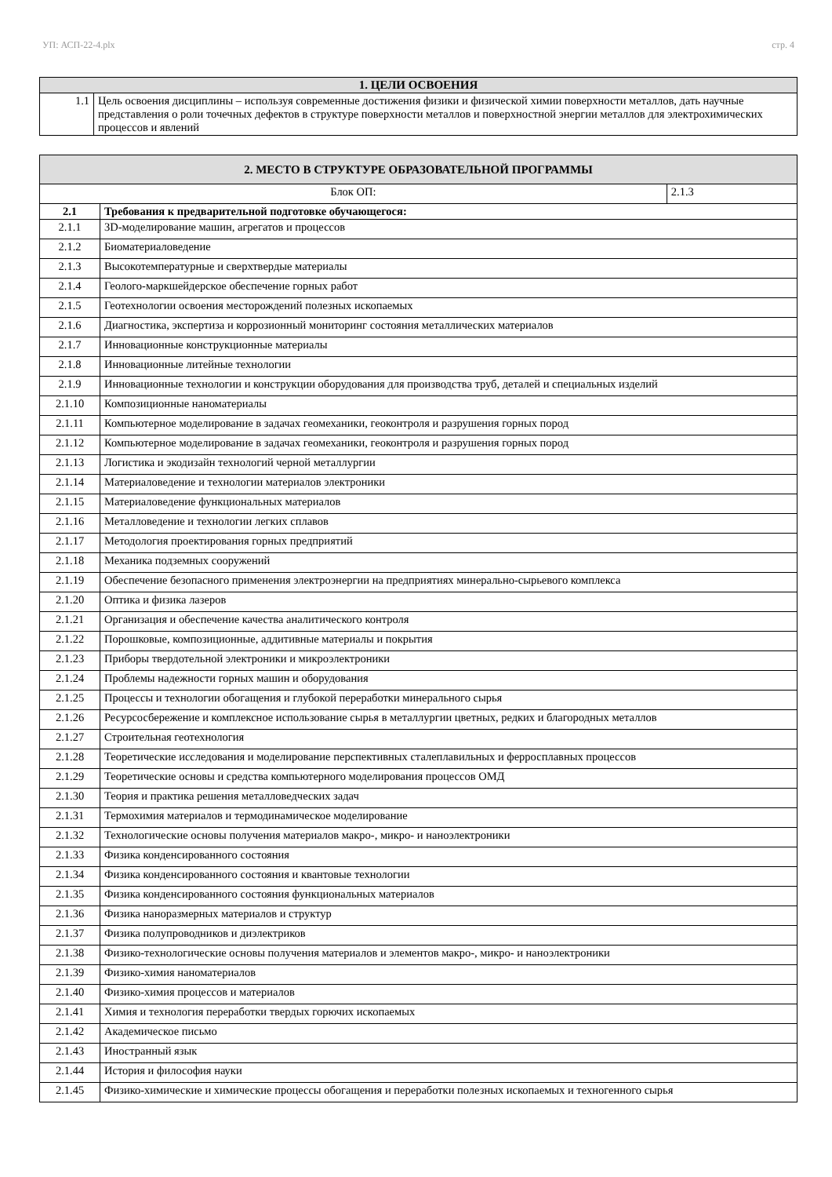УП: АСП-22-4.plx стр. 4
| 1. ЦЕЛИ ОСВОЕНИЯ | |
| --- | --- |
| 1.1 | Цель освоения дисциплины – используя современные достижения физики и физической химии поверхности металлов, дать научные представления о роли точечных дефектов в структуре поверхности металлов и поверхностной энергии металлов для электрохимических процессов и явлений |
| 2. МЕСТО В СТРУКТУРЕ ОБРАЗОВАТЕЛЬНОЙ ПРОГРАММЫ | | |
| --- | --- | --- |
| Блок ОП: | | 2.1.3 |
| 2.1 | Требования к предварительной подготовке обучающегося: | |
| 2.1.1 | 3D-моделирование машин, агрегатов и процессов | |
| 2.1.2 | Биоматериаловедение | |
| 2.1.3 | Высокотемпературные и сверхтвердые материалы | |
| 2.1.4 | Геолого-маркшейдерское обеспечение горных работ | |
| 2.1.5 | Геотехнологии освоения месторождений полезных ископаемых | |
| 2.1.6 | Диагностика, экспертиза и коррозионный мониторинг состояния металлических материалов | |
| 2.1.7 | Инновационные конструкционные материалы | |
| 2.1.8 | Инновационные литейные технологии | |
| 2.1.9 | Инновационные технологии и конструкции оборудования для производства труб, деталей и специальных изделий | |
| 2.1.10 | Композиционные наноматериалы | |
| 2.1.11 | Компьютерное моделирование в задачах геомеханики, геоконтроля и разрушения горных пород | |
| 2.1.12 | Компьютерное моделирование в задачах геомеханики, геоконтроля и разрушения горных пород | |
| 2.1.13 | Логистика и экодизайн технологий черной металлургии | |
| 2.1.14 | Материаловедение и технологии материалов электроники | |
| 2.1.15 | Материаловедение функциональных материалов | |
| 2.1.16 | Металловедение и технологии легких сплавов | |
| 2.1.17 | Методология проектирования горных предприятий | |
| 2.1.18 | Механика подземных сооружений | |
| 2.1.19 | Обеспечение безопасного применения электроэнергии на предприятиях минерально-сырьевого комплекса | |
| 2.1.20 | Оптика и физика лазеров | |
| 2.1.21 | Организация и обеспечение качества аналитического контроля | |
| 2.1.22 | Порошковые, композиционные, аддитивные материалы и покрытия | |
| 2.1.23 | Приборы твердотельной электроники и микроэлектроники | |
| 2.1.24 | Проблемы надежности горных машин и оборудования | |
| 2.1.25 | Процессы и технологии обогащения и глубокой переработки минерального сырья | |
| 2.1.26 | Ресурсосбережение и комплексное использование сырья в металлургии цветных, редких и благородных металлов | |
| 2.1.27 | Строительная геотехнология | |
| 2.1.28 | Теоретические исследования и моделирование перспективных сталеплавильных и ферросплавных процессов | |
| 2.1.29 | Теоретические основы и средства компьютерного моделирования процессов ОМД | |
| 2.1.30 | Теория и практика решения металловедческих задач | |
| 2.1.31 | Термохимия материалов и термодинамическое моделирование | |
| 2.1.32 | Технологические основы получения материалов макро-, микро- и наноэлектроники | |
| 2.1.33 | Физика конденсированного состояния | |
| 2.1.34 | Физика конденсированного состояния и квантовые технологии | |
| 2.1.35 | Физика конденсированного состояния функциональных материалов | |
| 2.1.36 | Физика наноразмерных материалов и структур | |
| 2.1.37 | Физика полупроводников и диэлектриков | |
| 2.1.38 | Физико-технологические основы получения материалов и элементов макро-, микро- и наноэлектроники | |
| 2.1.39 | Физико-химия наноматериалов | |
| 2.1.40 | Физико-химия процессов и материалов | |
| 2.1.41 | Химия и технология переработки твердых горючих ископаемых | |
| 2.1.42 | Академическое письмо | |
| 2.1.43 | Иностранный язык | |
| 2.1.44 | История и философия науки | |
| 2.1.45 | Физико-химические и химические процессы обогащения и переработки полезных ископаемых и техногенного сырья | |